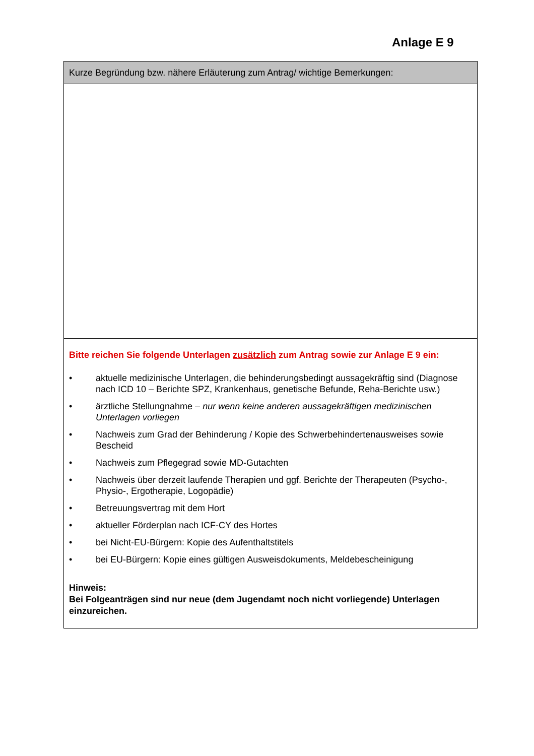Anlage E 9
Kurze Begründung bzw. nähere Erläuterung zum Antrag/ wichtige Bemerkungen:
Bitte reichen Sie folgende Unterlagen zusätzlich zum Antrag sowie zur Anlage E 9 ein:
• aktuelle medizinische Unterlagen, die behinderungsbedingt aussagekräftig sind (Diagnose nach ICD 10 – Berichte SPZ, Krankenhaus, genetische Befunde, Reha-Berichte usw.)
• ärztliche Stellungnahme – nur wenn keine anderen aussagekräftigen medizinischen Unterlagen vorliegen
• Nachweis zum Grad der Behinderung / Kopie des Schwerbehindertenausweises sowie Bescheid
• Nachweis zum Pflegegrad sowie MD-Gutachten
• Nachweis über derzeit laufende Therapien und ggf. Berichte der Therapeuten (Psycho-, Physio-, Ergotherapie, Logopädie)
• Betreuungsvertrag mit dem Hort
• aktueller Förderplan nach ICF-CY des Hortes
• bei Nicht-EU-Bürgern: Kopie des Aufenthaltstitels
• bei EU-Bürgern: Kopie eines gültigen Ausweisdokuments, Meldebescheinigung
Hinweis:
Bei Folgeanträgen sind nur neue (dem Jugendamt noch nicht vorliegende) Unterlagen einzureichen.